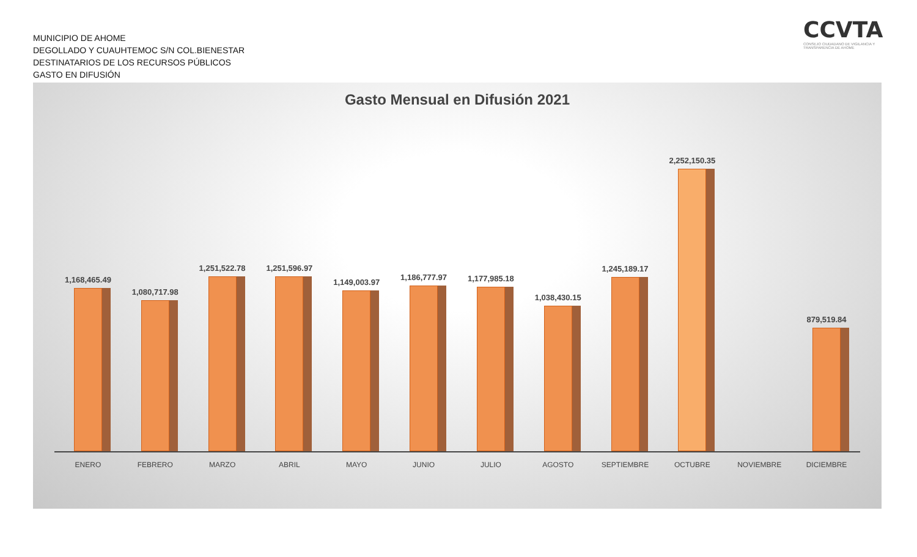MUNICIPIO DE AHOME
DEGOLLADO Y CUAUHTEMOC S/N COL.BIENESTAR
DESTINATARIOS DE LOS RECURSOS PÚBLICOS
GASTO EN DIFUSIÓN
CCVTA
CONSEJO CIUDADANO DE VIGILANCIA Y TRANSPARENCIA DE AHOME
Gasto Mensual en Difusión 2021
1,168,465.49
ENERO
1,080,717.98
FEBRERO
1,251,522.78
MARZO
1,251,596.97
ABRIL
1,149,003.97
MAYO
1,186,777.97
JUNIO
1,177,985.18
JULIO
1,038,430.15
AGOSTO
1,245,189.17
SEPTIEMBRE
2,252,150.35
OCTUBRE
NOVIEMBRE
879,519.84
DICIEMBRE